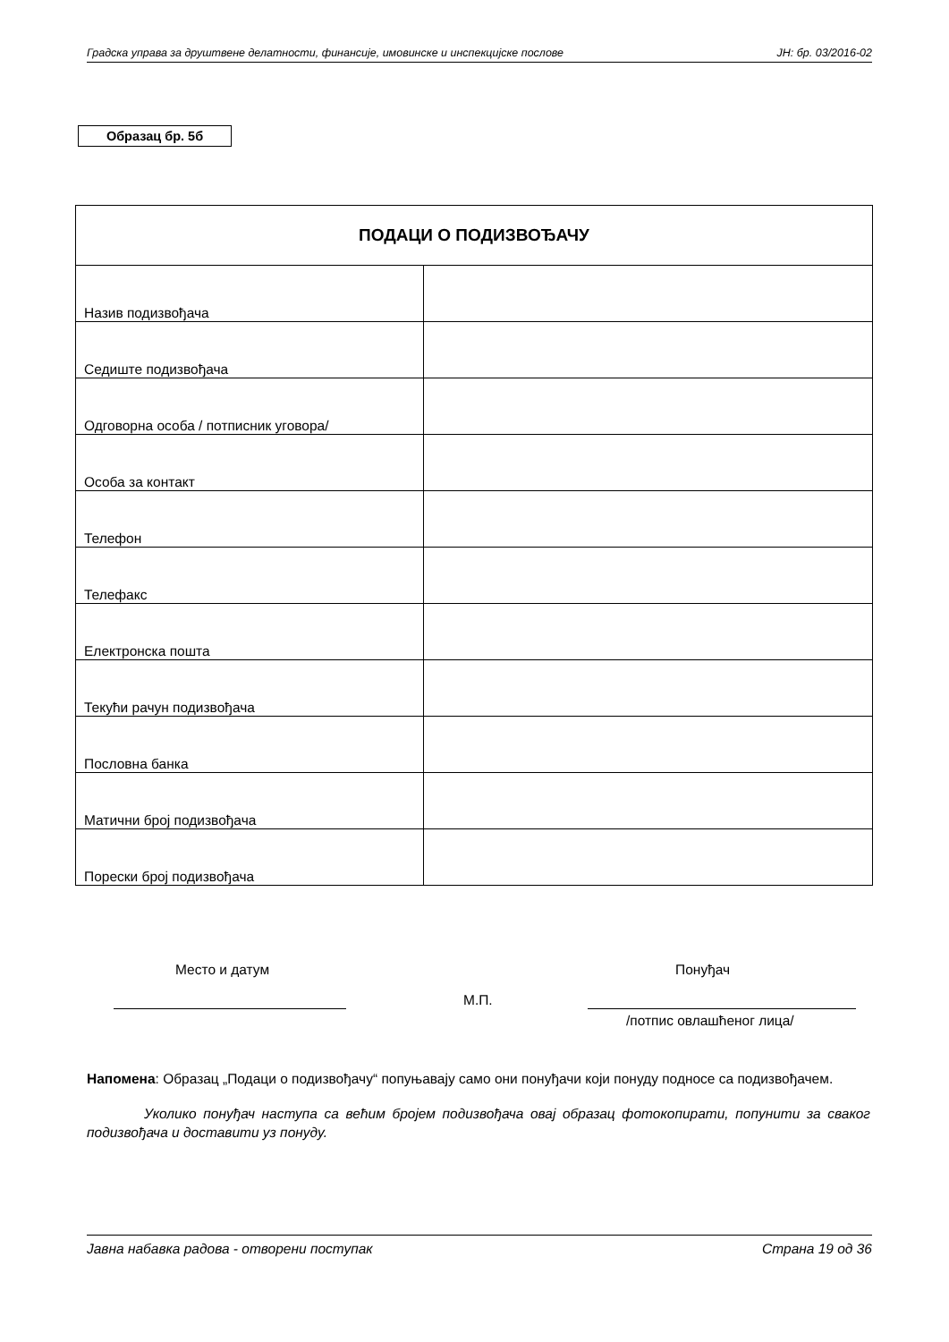Градска управа за друштвене делатности, финансије, имовинске и инспекцијске послове ЈН: бр. 03/2016-02
Образац бр. 5б
| ПОДАЦИ О ПОДИЗВОЂАЧУ | |
| --- | --- |
| Назив подизвођача | |
| Седиште подизвођача | |
| Одговорна особа / потписник уговора/ | |
| Особа за контакт | |
| Телефон | |
| Телефакс | |
| Електронска пошта | |
| Текући рачун подизвођача | |
| Пословна банка | |
| Матични број подизвођача | |
| Порески број подизвођача | |
Место и датум Понуђач
М.П.
/потпис овлашћеног лица/
Напомена: Образац „Подаци о подизвођачу“ попуњавају само они понуђачи који понуду подносе са подизвођачем.
Уколико понуђач наступа са већим бројем подизвођача овај образац фотокопирати, попунити за сваког подизвођача и доставити уз понуду.
Јавна набавка радова - отворени поступак Страна 19 од 36